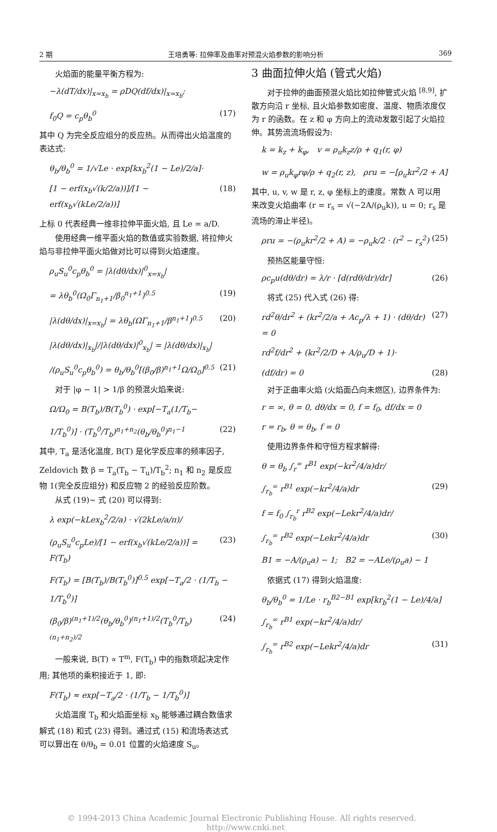2 期 王培勇等: 拉伸率及曲率对预混火焰参数的影响分析 369
火焰面的能量平衡方程为:
−λ(dT/dx)|<sub>x=x<sub>b</sub></sub> = ρDQ(df/dx)|<sub>x=x<sub>b</sub></sub>;
f<sub>0</sub>Q = c<sub>p</sub>θ<sub>b</sub><sup>0</sup> (17)
其中 Q 为完全反应组分的反应热。从而得出火焰温度的表达式:
θ<sub>b</sub>/θ<sub>b</sub><sup>0</sup> = 1/√Le · exp[kx<sub>b</sub><sup>2</sup>(1 − Le)/2/a]·
[1 − erf(x<sub>b</sub>√(k/2/a))]/[1 − erf(x<sub>b</sub>√(kLe/2/a))] (18)
上标 0 代表经典一维非拉伸平面火焰, 且 Le = a/D.
使用经典一维平面火焰的数值或实验数据, 将拉伸火焰与非拉伸平面火焰做对比可以得到火焰速度。
ρ<sub>u</sub>S<sub>u</sub><sup>0</sup>c<sub>p</sub>θ<sub>b</sub><sup>0</sup> = |λ(dθ/dx)|<sup>0</sup><sub>x=x<sub>b</sub></sub>|
= λθ<sub>b</sub><sup>0</sup>(Ω<sub>0</sub>Γ<sub>n<sub>1</sub>+1</sub>/β<sub>0</sub><sup>n<sub>1</sub>+1</sup>)<sup>0.5</sup> (19)
|λ(dθ/dx)|<sub>x=x<sub>b</sub></sub>| = λθ<sub>b</sub>(ΩΓ<sub>n<sub>1</sub>+1</sub>/β<sup>n<sub>1</sub>+1</sup>)<sup>0.5</sup> (20)
|λ(dθ/dx)|<sub>x<sub>b</sub></sub>|/|λ(dθ/dx)|<sup>0</sup><sub>x<sub>b</sub></sub>| = |λ(dθ/dx)|<sub>x<sub>b</sub></sub>|
/(ρ<sub>u</sub>S<sub>u</sub><sup>0</sup>c<sub>p</sub>θ<sub>b</sub><sup>0</sup>) = θ<sub>b</sub>/θ<sub>b</sub><sup>0</sup>[(β<sub>0</sub>/β)<sup>n<sub>1</sub>+1</sup>Ω/Ω<sub>0</sub>]<sup>0.5</sup> (21)
对于 |φ − 1| > 1/β 的预混火焰来说:
Ω/Ω<sub>0</sub> = B(T<sub>b</sub>)/B(T<sub>b</sub><sup>0</sup>) · exp[−T<sub>a</sub>(1/T<sub>b</sub>−
1/T<sub>b</sub><sup>0</sup>)] · (T<sub>b</sub><sup>0</sup>/T<sub>b</sub>)<sup>n<sub>1</sub>+n<sub>2</sub></sup>(θ<sub>b</sub>/θ<sub>b</sub><sup>0</sup>)<sup>n<sub>1</sub>−1</sup> (22)
其中, T<sub>a</sub> 是活化温度, B(T) 是化学反应率的频率因子, Zeldovich 数 β = T<sub>a</sub>(T<sub>b</sub> − T<sub>u</sub>)/T<sub>b</sub><sup>2</sup>; n<sub>1</sub> 和 n<sub>2</sub> 是反应物 1(完全反应组分) 和反应物 2 的经验反应阶数。
从式 (19)∼ 式 (20) 可以得到:
λ exp(−kLex<sub>b</sub><sup>2</sup>/2/a) · √(2kLe/a/π)/
(ρ<sub>u</sub>S<sub>u</sub><sup>0</sup>c<sub>p</sub>Le)/[1 − erf(x<sub>b</sub>√(kLe/2/a))] = F(T<sub>b</sub>) (23)
F(T<sub>b</sub>) = [B(T<sub>b</sub>)/B(T<sub>b</sub><sup>0</sup>)]<sup>0.5</sup> exp[−T<sub>a</sub>/2 · (1/T<sub>b</sub> − 1/T<sub>b</sub><sup>0</sup>)]
(β<sub>0</sub>/β)<sup>(n<sub>1</sub>+1)/2</sup>(θ<sub>b</sub>/θ<sub>b</sub><sup>0</sup>)<sup>(n<sub>1</sub>+1)/2</sup>(T<sub>b</sub><sup>0</sup>/T<sub>b</sub>)<sup>(n<sub>1</sub>+n<sub>2</sub>)/2</sup> (24)
一般来说, B(T) ∝ T<sup>m</sup>, F(T<sub>b</sub>) 中的指数项起决定作用; 其他项的乘积接近于 1, 即:
F(T<sub>b</sub>) ≈ exp[−T<sub>a</sub>/2 · (1/T<sub>b</sub> − 1/T<sub>b</sub><sup>0</sup>)]
火焰温度 T<sub>b</sub> 和火焰面坐标 x<sub>b</sub> 能够通过耦合数值求解式 (18) 和式 (23) 得到。通过式 (15) 和流场表达式可以算出在 θ/θ<sub>b</sub> = 0.01 位置的火焰速度 S<sub>u</sub>。
3 曲面拉伸火焰 (管式火焰)
对于拉伸的曲面预混火焰比如拉伸管式火焰 <sup>[8,9]</sup>, 扩散方向沿 r 坐标, 且火焰参数如密度、温度、物质浓度仅为 r 的函数。在 z 和 φ 方向上的流动发散引起了火焰拉伸。其势流流场假设为:
k = k<sub>z</sub> + k<sub>φ</sub>, v = ρ<sub>u</sub>k<sub>z</sub>z/ρ + q<sub>1</sub>(r, φ)
w = ρ<sub>u</sub>k<sub>φ</sub>rφ/ρ + q<sub>2</sub>(r, z), ρru = −[ρ<sub>u</sub>kr<sup>2</sup>/2 + A]
其中, u, v, w 是 r, z, φ 坐标上的速度。常数 A 可以用来改变火焰曲率 (r = r<sub>s</sub> = √(−2A/(ρ<sub>u</sub>k)), u = 0; r<sub>s</sub> 是流场的滞止半径)。
ρru = −(ρ<sub>u</sub>kr<sup>2</sup>/2 + A) = −ρ<sub>u</sub>k/2 · (r<sup>2</sup> − r<sub>s</sub><sup>2</sup>) (25)
预热区能量守恒:
ρc<sub>p</sub>u(dθ/dr) = λ/r · [d(rdθ/dr)/dr] (26)
将式 (25) 代入式 (26) 得:
rd<sup>2</sup>θ/dr<sup>2</sup> + (kr<sup>2</sup>/2/a + Ac<sub>p</sub>/λ + 1) · (dθ/dr) = 0 (27)
rd<sup>2</sup>f/dr<sup>2</sup> + (kr<sup>2</sup>/2/D + A/ρ<sub>u</sub>/D + 1)·
(df/dr) = 0 (28)
对于正曲率火焰 (火焰面凸向未燃区), 边界条件为:
r = ∞, θ = 0, dθ/dx = 0, f = f<sub>0</sub>, df/dx = 0
r = r<sub>b</sub>, θ = θ<sub>b</sub>, f = 0
使用边界条件和守恒方程求解得:
θ = θ<sub>b</sub> ∫<sub>r</sub><sup>∞</sup> r<sup>B1</sup> exp(−kr<sup>2</sup>/4/a)dr/
∫<sub>r<sub>b</sub></sub><sup>∞</sup> r<sup>B1</sup> exp(−kr<sup>2</sup>/4/a)dr (29)
f = f<sub>0</sub> ∫<sub>r<sub>b</sub></sub><sup>r</sup> r<sup>B2</sup> exp(−Lekr<sup>2</sup>/4/a)dr/
∫<sub>r<sub>b</sub></sub><sup>∞</sup> r<sup>B2</sup> exp(−Lekr<sup>2</sup>/4/a)dr (30)
B1 = −A/(ρ<sub>u</sub>a) − 1; B2 = −ALe/(ρ<sub>u</sub>a) − 1
依据式 (17) 得到火焰温度:
θ<sub>b</sub>/θ<sub>b</sub><sup>0</sup> = 1/Le · r<sub>b</sub><sup>B2−B1</sup> exp[kr<sub>b</sub><sup>2</sup>(1 − Le)/4/a]
∫<sub>r<sub>b</sub></sub><sup>∞</sup> r<sup>B1</sup> exp(−kr<sup>2</sup>/4/a)dr/
∫<sub>r<sub>b</sub></sub><sup>∞</sup> r<sup>B2</sup> exp(−Lekr<sup>2</sup>/4/a)dr (31)
© 1994-2013 China Academic Journal Electronic Publishing House. All rights reserved. http://www.cnki.net